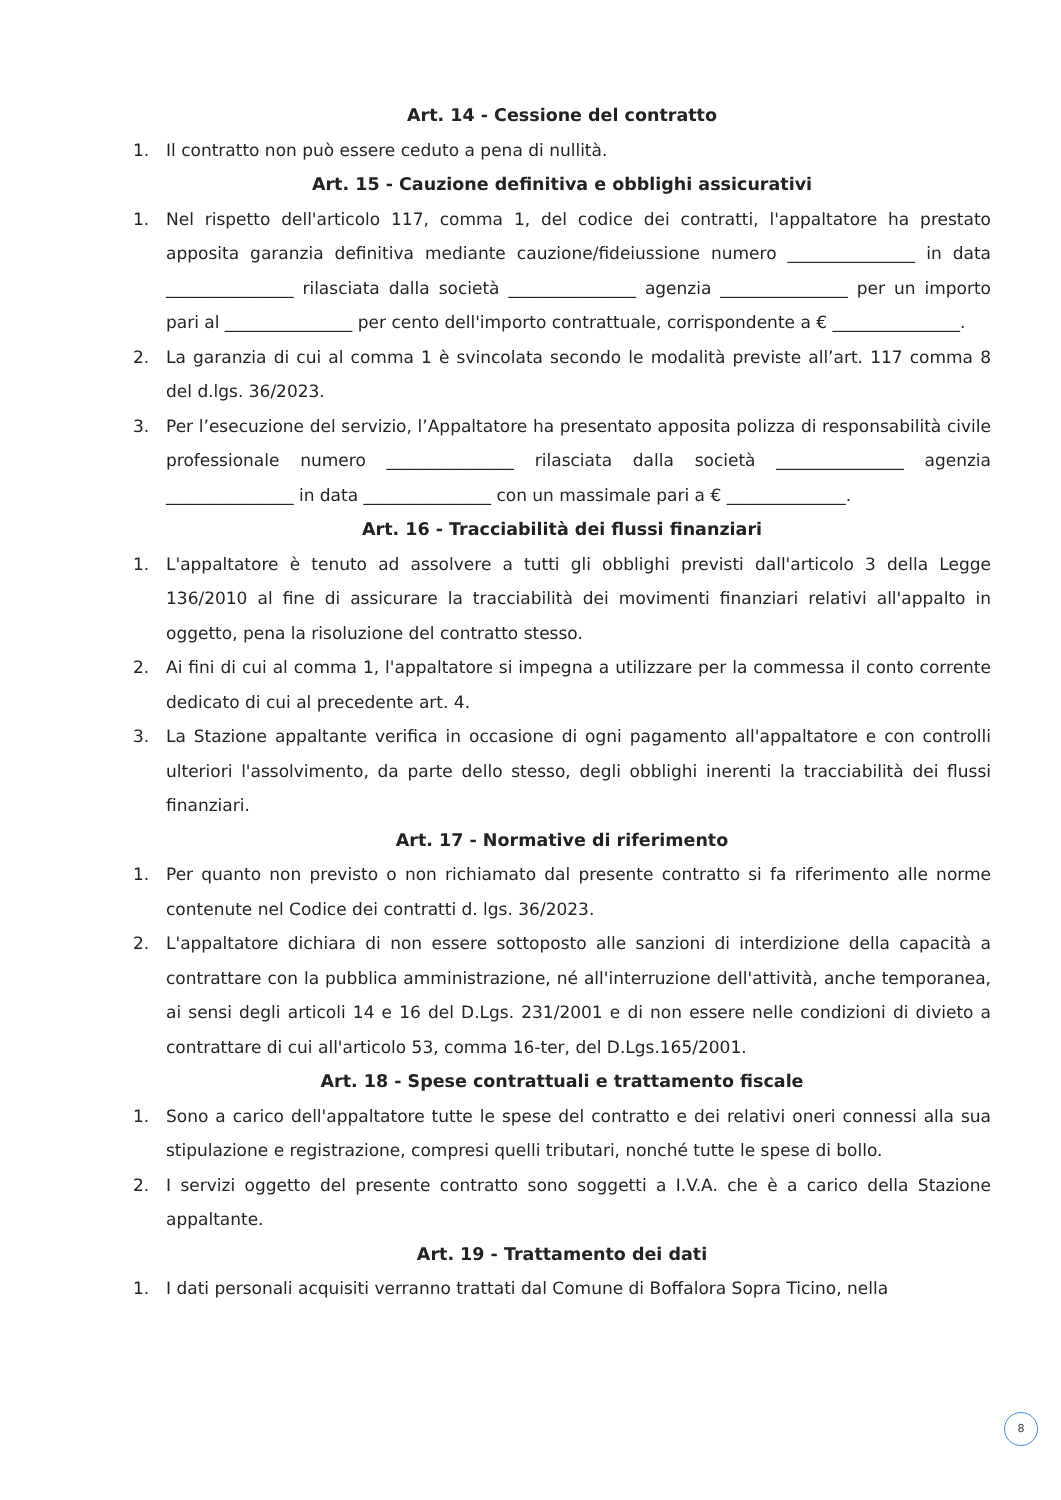Art. 14 - Cessione del contratto
1. Il contratto non può essere ceduto a pena di nullità.
Art. 15 - Cauzione definitiva e obblighi assicurativi
1. Nel rispetto dell'articolo 117, comma 1, del codice dei contratti, l'appaltatore ha prestato apposita garanzia definitiva mediante cauzione/fideiussione numero _______________ in data _______________ rilasciata dalla società _______________ agenzia _______________ per un importo pari al _______________ per cento dell'importo contrattuale, corrispondente a € _______________.
2. La garanzia di cui al comma 1 è svincolata secondo le modalità previste all’art. 117 comma 8 del d.lgs. 36/2023.
3. Per l’esecuzione del servizio, l’Appaltatore ha presentato apposita polizza di responsabilità civile professionale numero _______________ rilasciata dalla società _______________ agenzia _______________ in data _______________ con un massimale pari a € ______________.
Art. 16 - Tracciabilità dei flussi finanziari
1. L'appaltatore è tenuto ad assolvere a tutti gli obblighi previsti dall'articolo 3 della Legge 136/2010 al fine di assicurare la tracciabilità dei movimenti finanziari relativi all'appalto in oggetto, pena la risoluzione del contratto stesso.
2. Ai fini di cui al comma 1, l'appaltatore si impegna a utilizzare per la commessa il conto corrente dedicato di cui al precedente art. 4.
3. La Stazione appaltante verifica in occasione di ogni pagamento all'appaltatore e con controlli ulteriori l'assolvimento, da parte dello stesso, degli obblighi inerenti la tracciabilità dei flussi finanziari.
Art. 17 - Normative di riferimento
1. Per quanto non previsto o non richiamato dal presente contratto si fa riferimento alle norme contenute nel Codice dei contratti d. lgs. 36/2023.
2. L'appaltatore dichiara di non essere sottoposto alle sanzioni di interdizione della capacità a contrattare con la pubblica amministrazione, né all'interruzione dell'attività, anche temporanea, ai sensi degli articoli 14 e 16 del D.Lgs. 231/2001 e di non essere nelle condizioni di divieto a contrattare di cui all'articolo 53, comma 16-ter, del D.Lgs.165/2001.
Art. 18 - Spese contrattuali e trattamento fiscale
1. Sono a carico dell'appaltatore tutte le spese del contratto e dei relativi oneri connessi alla sua stipulazione e registrazione, compresi quelli tributari, nonché tutte le spese di bollo.
2. I servizi oggetto del presente contratto sono soggetti a I.V.A. che è a carico della Stazione appaltante.
Art. 19 - Trattamento dei dati
1. I dati personali acquisiti verranno trattati dal Comune di Boffalora Sopra Ticino, nella
8